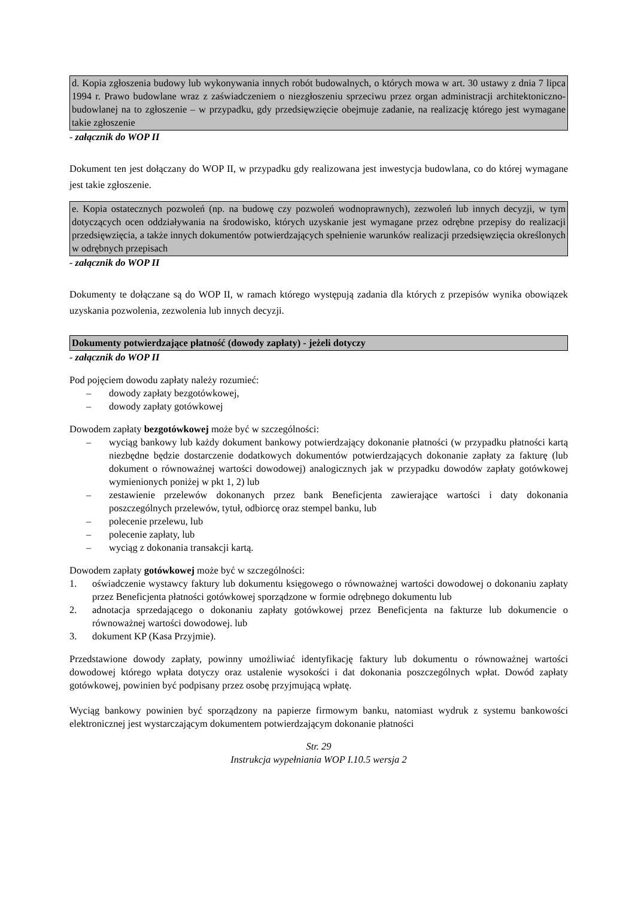d. Kopia zgłoszenia budowy lub wykonywania innych robót budowalnych, o których mowa w art. 30 ustawy z dnia 7 lipca 1994 r. Prawo budowlane wraz z zaświadczeniem o niezgłoszeniu sprzeciwu przez organ administracji architektoniczno-budowlanej na to zgłoszenie – w przypadku, gdy przedsięwzięcie obejmuje zadanie, na realizację którego jest wymagane takie zgłoszenie
- załącznik do WOP II
Dokument ten jest dołączany do WOP II, w przypadku gdy realizowana jest inwestycja budowlana, co do której wymagane jest takie zgłoszenie.
e. Kopia ostatecznych pozwoleń (np. na budowę czy pozwoleń wodnoprawnych), zezwoleń lub innych decyzji, w tym dotyczących ocen oddziaływania na środowisko, których uzyskanie jest wymagane przez odrębne przepisy do realizacji przedsięwzięcia, a także innych dokumentów potwierdzających spełnienie warunków realizacji przedsięwzięcia określonych w odrębnych przepisach
- załącznik do WOP II
Dokumenty te dołączane są do WOP II, w ramach którego występują zadania dla których z przepisów wynika obowiązek uzyskania pozwolenia, zezwolenia lub innych decyzji.
Dokumenty potwierdzające płatność (dowody zapłaty) - jeżeli dotyczy
- załącznik do WOP II
Pod pojęciem dowodu zapłaty należy rozumieć:
– dowody zapłaty bezgotówkowej,
– dowody zapłaty gotówkowej
Dowodem zapłaty bezgotówkowej może być w szczególności:
– wyciąg bankowy lub każdy dokument bankowy potwierdzający dokonanie płatności (w przypadku płatności kartą niezbędne będzie dostarczenie dodatkowych dokumentów potwierdzających dokonanie zapłaty za fakturę (lub dokument o równoważnej wartości dowodowej) analogicznych jak w przypadku dowodów zapłaty gotówkowej wymienionych poniżej w pkt 1, 2) lub
– zestawienie przelewów dokonanych przez bank Beneficjenta zawierające wartości i daty dokonania poszczególnych przelewów, tytuł, odbiorcę oraz stempel banku, lub
– polecenie przelewu, lub
– polecenie zapłaty, lub
– wyciąg z dokonania transakcji kartą.
Dowodem zapłaty gotówkowej może być w szczególności:
1. oświadczenie wystawcy faktury lub dokumentu księgowego o równoważnej wartości dowodowej o dokonaniu zapłaty przez Beneficjenta płatności gotówkowej sporządzone w formie odrębnego dokumentu lub
2. adnotacja sprzedającego o dokonaniu zapłaty gotówkowej przez Beneficjenta na fakturze lub dokumencie o równoważnej wartości dowodowej. lub
3. dokument KP (Kasa Przyjmie).
Przedstawione dowody zapłaty, powinny umożliwiać identyfikację faktury lub dokumentu o równoważnej wartości dowodowej którego wpłata dotyczy oraz ustalenie wysokości i dat dokonania poszczególnych wpłat. Dowód zapłaty gotówkowej, powinien być podpisany przez osobę przyjmującą wpłatę.
Wyciąg bankowy powinien być sporządzony na papierze firmowym banku, natomiast wydruk z systemu bankowości elektronicznej jest wystarczającym dokumentem potwierdzającym dokonanie płatności
Str. 29
Instrukcja wypełniania WOP I.10.5 wersja 2